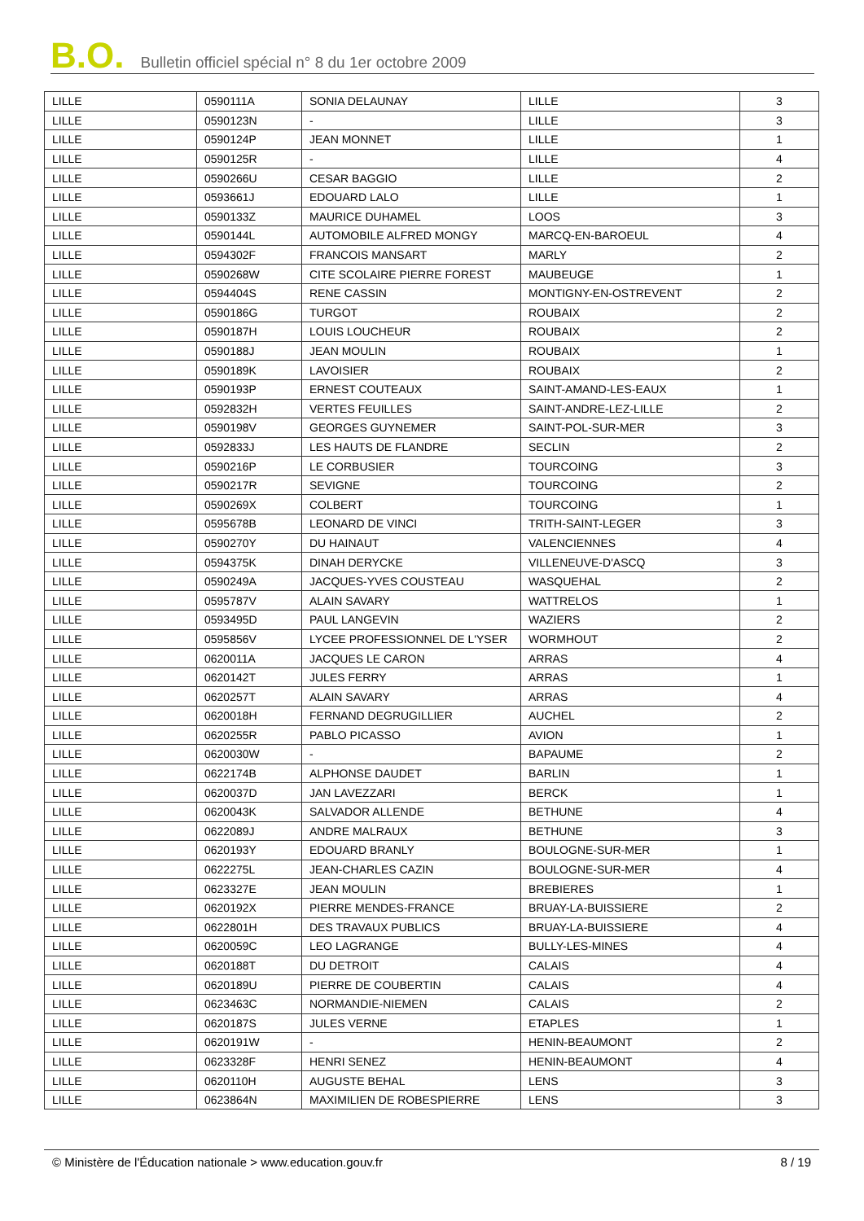B.O. Bulletin officiel spécial n° 8 du 1er octobre 2009
| LILLE | 0590111A | SONIA DELAUNAY | LILLE | 3 |
| LILLE | 0590123N | - | LILLE | 3 |
| LILLE | 0590124P | JEAN MONNET | LILLE | 1 |
| LILLE | 0590125R | - | LILLE | 4 |
| LILLE | 0590266U | CESAR BAGGIO | LILLE | 2 |
| LILLE | 0593661J | EDOUARD LALO | LILLE | 1 |
| LILLE | 0590133Z | MAURICE DUHAMEL | LOOS | 3 |
| LILLE | 0590144L | AUTOMOBILE ALFRED MONGY | MARCQ-EN-BAROEUL | 4 |
| LILLE | 0594302F | FRANCOIS MANSART | MARLY | 2 |
| LILLE | 0590268W | CITE SCOLAIRE PIERRE FOREST | MAUBEUGE | 1 |
| LILLE | 0594404S | RENE CASSIN | MONTIGNY-EN-OSTREVENT | 2 |
| LILLE | 0590186G | TURGOT | ROUBAIX | 2 |
| LILLE | 0590187H | LOUIS LOUCHEUR | ROUBAIX | 2 |
| LILLE | 0590188J | JEAN MOULIN | ROUBAIX | 1 |
| LILLE | 0590189K | LAVOISIER | ROUBAIX | 2 |
| LILLE | 0590193P | ERNEST COUTEAUX | SAINT-AMAND-LES-EAUX | 1 |
| LILLE | 0592832H | VERTES FEUILLES | SAINT-ANDRE-LEZ-LILLE | 2 |
| LILLE | 0590198V | GEORGES GUYNEMER | SAINT-POL-SUR-MER | 3 |
| LILLE | 0592833J | LES HAUTS DE FLANDRE | SECLIN | 2 |
| LILLE | 0590216P | LE CORBUSIER | TOURCOING | 3 |
| LILLE | 0590217R | SEVIGNE | TOURCOING | 2 |
| LILLE | 0590269X | COLBERT | TOURCOING | 1 |
| LILLE | 0595678B | LEONARD DE VINCI | TRITH-SAINT-LEGER | 3 |
| LILLE | 0590270Y | DU HAINAUT | VALENCIENNES | 4 |
| LILLE | 0594375K | DINAH DERYCKE | VILLENEUVE-D'ASCQ | 3 |
| LILLE | 0590249A | JACQUES-YVES COUSTEAU | WASQUEHAL | 2 |
| LILLE | 0595787V | ALAIN SAVARY | WATTRELOS | 1 |
| LILLE | 0593495D | PAUL LANGEVIN | WAZIERS | 2 |
| LILLE | 0595856V | LYCEE PROFESSIONNEL DE L'YSER | WORMHOUT | 2 |
| LILLE | 0620011A | JACQUES LE CARON | ARRAS | 4 |
| LILLE | 0620142T | JULES FERRY | ARRAS | 1 |
| LILLE | 0620257T | ALAIN SAVARY | ARRAS | 4 |
| LILLE | 0620018H | FERNAND DEGRUGILLIER | AUCHEL | 2 |
| LILLE | 0620255R | PABLO PICASSO | AVION | 1 |
| LILLE | 0620030W | - | BAPAUME | 2 |
| LILLE | 0622174B | ALPHONSE DAUDET | BARLIN | 1 |
| LILLE | 0620037D | JAN LAVEZZARI | BERCK | 1 |
| LILLE | 0620043K | SALVADOR ALLENDE | BETHUNE | 4 |
| LILLE | 0622089J | ANDRE MALRAUX | BETHUNE | 3 |
| LILLE | 0620193Y | EDOUARD BRANLY | BOULOGNE-SUR-MER | 1 |
| LILLE | 0622275L | JEAN-CHARLES CAZIN | BOULOGNE-SUR-MER | 4 |
| LILLE | 0623327E | JEAN MOULIN | BREBIERES | 1 |
| LILLE | 0620192X | PIERRE MENDES-FRANCE | BRUAY-LA-BUISSIERE | 2 |
| LILLE | 0622801H | DES TRAVAUX PUBLICS | BRUAY-LA-BUISSIERE | 4 |
| LILLE | 0620059C | LEO LAGRANGE | BULLY-LES-MINES | 4 |
| LILLE | 0620188T | DU DETROIT | CALAIS | 4 |
| LILLE | 0620189U | PIERRE DE COUBERTIN | CALAIS | 4 |
| LILLE | 0623463C | NORMANDIE-NIEMEN | CALAIS | 2 |
| LILLE | 0620187S | JULES VERNE | ETAPLES | 1 |
| LILLE | 0620191W | - | HENIN-BEAUMONT | 2 |
| LILLE | 0623328F | HENRI SENEZ | HENIN-BEAUMONT | 4 |
| LILLE | 0620110H | AUGUSTE BEHAL | LENS | 3 |
| LILLE | 0623864N | MAXIMILIEN DE ROBESPIERRE | LENS | 3 |
© Ministère de l'Éducation nationale > www.education.gouv.fr 8 / 19